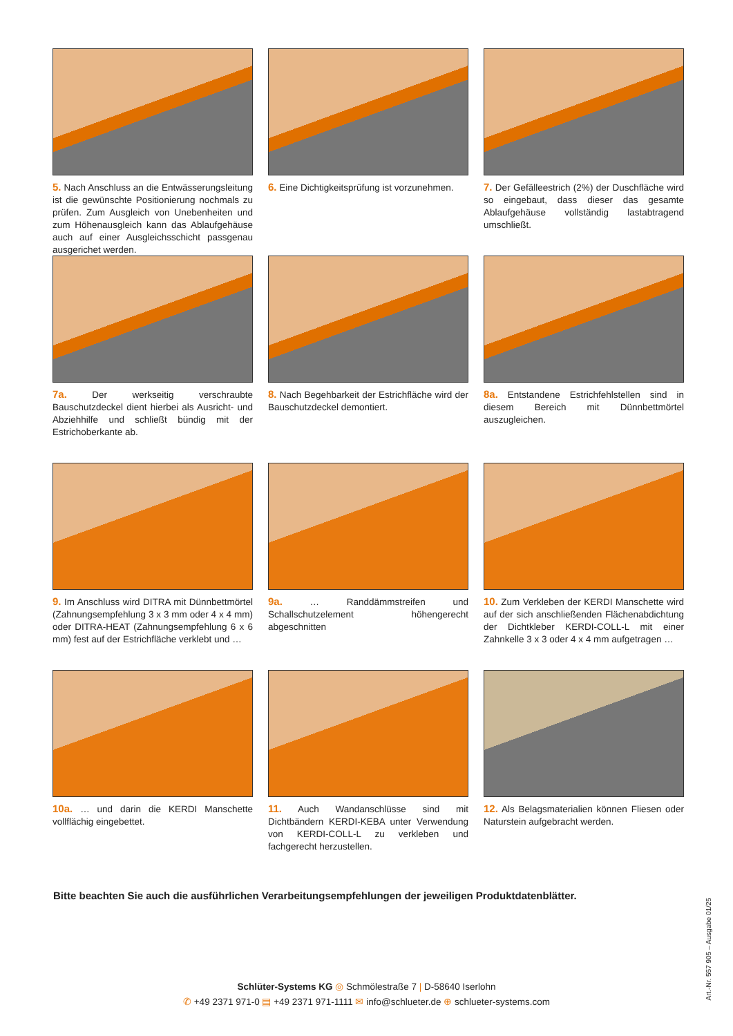5. Nach Anschluss an die Entwässerungsleitung ist die gewünschte Positionierung nochmals zu prüfen. Zum Ausgleich von Unebenheiten und zum Höhenausgleich kann das Ablaufgehäuse auch auf einer Ausgleichsschicht passgenau ausgerichet werden.
6. Eine Dichtigkeitsprüfung ist vorzunehmen.
7. Der Gefälleestrich (2%) der Duschfläche wird so eingebaut, dass dieser das gesamte Ablaufgehäuse vollständig lastabtragend umschließt.
7a. Der werkseitig verschraubte Bauschutzdeckel dient hierbei als Ausricht- und Abziehhilfe und schließt bündig mit der Estrichoberkante ab.
8. Nach Begehbarkeit der Estrichfläche wird der Bauschutzdeckel demontiert.
8a. Entstandene Estrichfehlstellen sind in diesem Bereich mit Dünnbettmörtel auszugleichen.
9. Im Anschluss wird DITRA mit Dünnbettmörtel (Zahnungsempfehlung 3 x 3 mm oder 4 x 4 mm) oder DITRA-HEAT (Zahnungsempfehlung 6 x 6 mm) fest auf der Estrichfläche verklebt und …
9a. … Randdämmstreifen und Schallschutzelement höhengerecht abgeschnitten
10. Zum Verkleben der KERDI Manschette wird auf der sich anschließenden Flächenabdichtung der Dichtkleber KERDI-COLL-L mit einer Zahnkelle 3 x 3 oder 4 x 4 mm aufgetragen …
10a. … und darin die KERDI Manschette vollflächig eingebettet.
11. Auch Wandanschlüsse sind mit Dichtbändern KERDI-KEBA unter Verwendung von KERDI-COLL-L zu verkleben und fachgerecht herzustellen.
12. Als Belagsmaterialien können Fliesen oder Naturstein aufgebracht werden.
Bitte beachten Sie auch die ausführlichen Verarbeitungsempfehlungen der jeweiligen Produktdatenblätter.
Schlüter-Systems KG ◎ Schmölestraße 7 | D-58640 Iserlohn
✆ +49 2371 971-0 ▤ +49 2371 971-1111 ✉ info@schlueter.de ⊕ schlueter-systems.com
Art.-Nr. 557 905 – Ausgabe 01/25